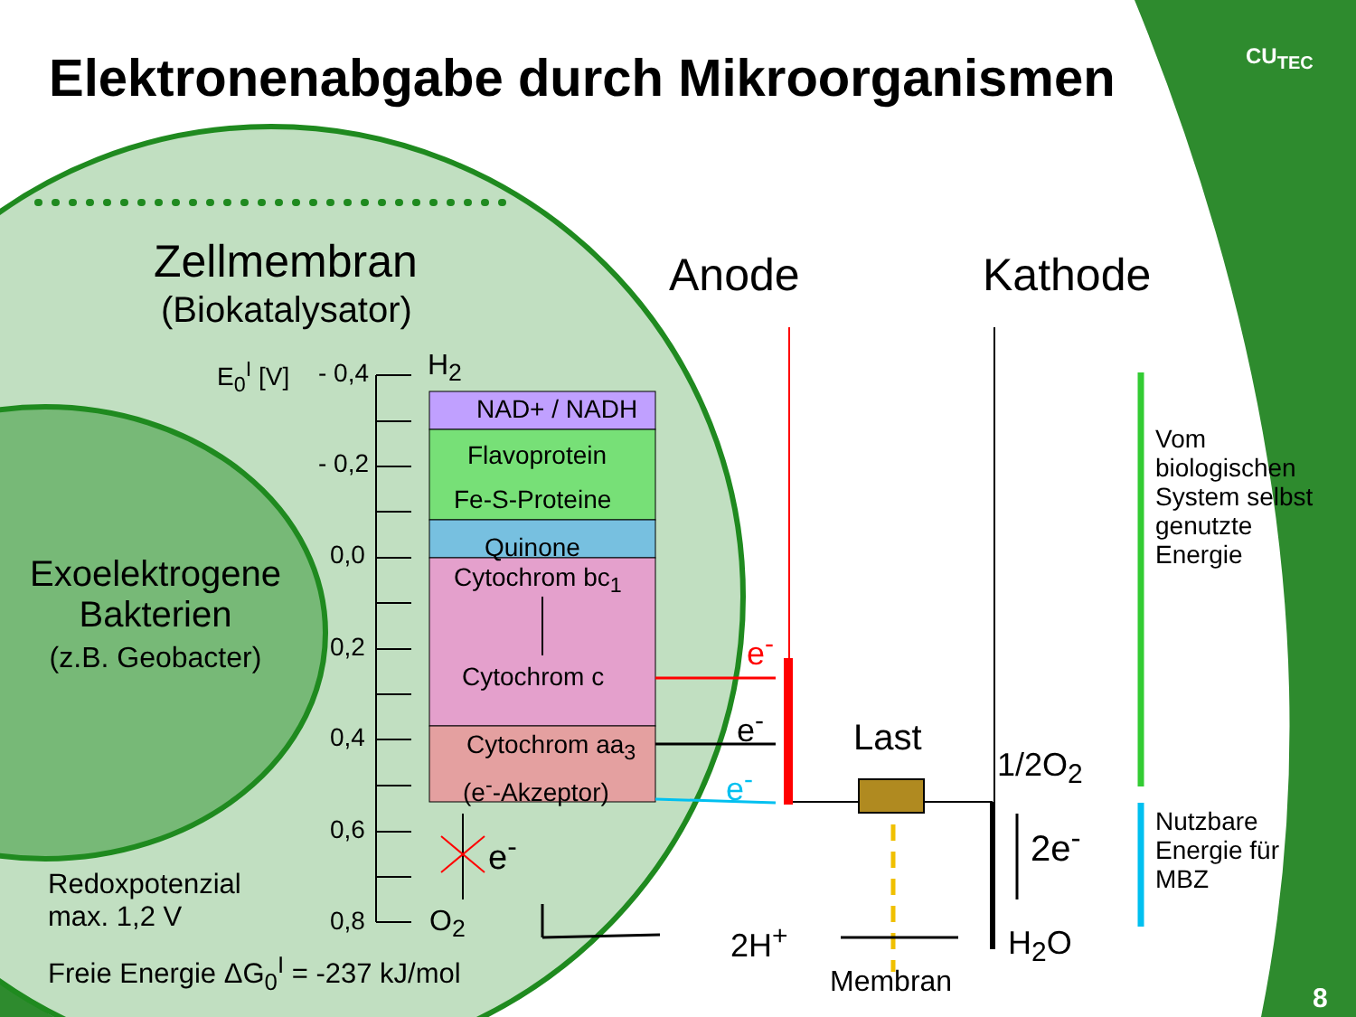Elektronenabgabe durch Mikroorganismen
CU<sub>TEC</sub>
Zellmembran
(Biokatalysator)
Anode Kathode
E<sub>0</sub><sup>I</sup> [V] - 0,4
- 0,2
0,0
0,2
0,4
0,6
0,8
H<sub>2</sub>
NAD+ / NADH
Flavoprotein
Fe-S-Proteine
Quinone
Cytochrom bc<sub>1</sub>
Cytochrom c
Cytochrom aa<sub>3</sub>
(e<sup>-</sup>-Akzeptor)
e<sup>-</sup>
O<sub>2</sub>
Exoelektrogene
Bakterien
(z.B. Geobacter)
Redoxpotenzial
max. 1,2 V
Freie Energie ΔG<sub>0</sub><sup>I</sup> = -237 kJ/mol
e<sup>-</sup>
e<sup>-</sup>
e<sup>-</sup>
Last
1/2O<sub>2</sub>
2e<sup>-</sup>
2H<sup>+</sup> H<sub>2</sub>O
Membran
Vom
biologischen
System selbst
genutzte
Energie
Nutzbare
Energie für
MBZ
8